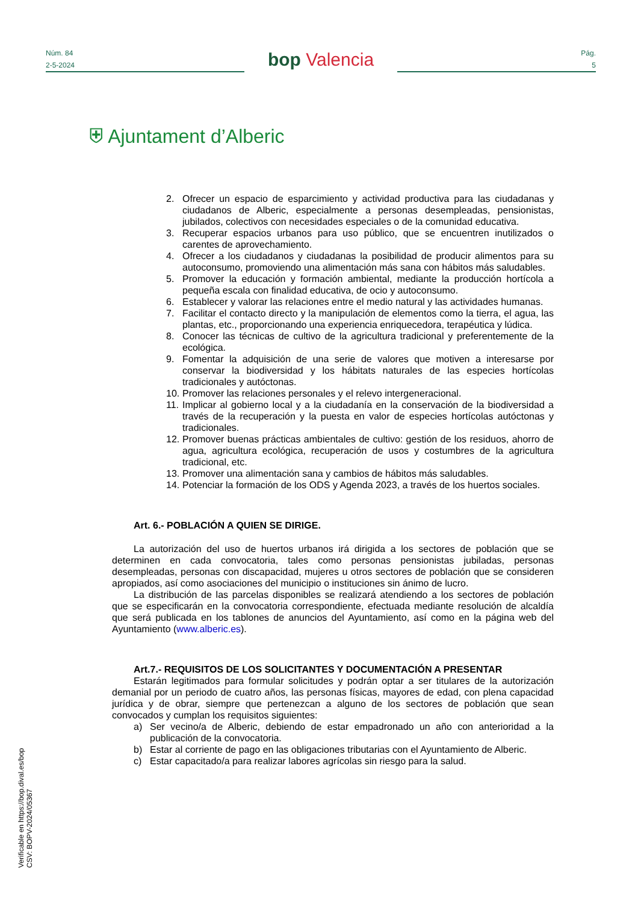Núm. 84
2-5-2024
bop Valencia
Pág.
5
⛨ Ajuntament d’Alberic
2. Ofrecer un espacio de esparcimiento y actividad productiva para las ciudadanas y ciudadanos de Alberic, especialmente a personas desempleadas, pensionistas, jubilados, colectivos con necesidades especiales o de la comunidad educativa.
3. Recuperar espacios urbanos para uso público, que se encuentren inutilizados o carentes de aprovechamiento.
4. Ofrecer a los ciudadanos y ciudadanas la posibilidad de producir alimentos para su autoconsumo, promoviendo una alimentación más sana con hábitos más saludables.
5. Promover la educación y formación ambiental, mediante la producción hortícola a pequeña escala con finalidad educativa, de ocio y autoconsumo.
6. Establecer y valorar las relaciones entre el medio natural y las actividades humanas.
7. Facilitar el contacto directo y la manipulación de elementos como la tierra, el agua, las plantas, etc., proporcionando una experiencia enriquecedora, terapéutica y lúdica.
8. Conocer las técnicas de cultivo de la agricultura tradicional y preferentemente de la ecológica.
9. Fomentar la adquisición de una serie de valores que motiven a interesarse por conservar la biodiversidad y los hábitats naturales de las especies hortícolas tradicionales y autóctonas.
10. Promover las relaciones personales y el relevo intergeneracional.
11. Implicar al gobierno local y a la ciudadanía en la conservación de la biodiversidad a través de la recuperación y la puesta en valor de especies hortícolas autóctonas y tradicionales.
12. Promover buenas prácticas ambientales de cultivo: gestión de los residuos, ahorro de agua, agricultura ecológica, recuperación de usos y costumbres de la agricultura tradicional, etc.
13. Promover una alimentación sana y cambios de hábitos más saludables.
14. Potenciar la formación de los ODS y Agenda 2023, a través de los huertos sociales.
Art. 6.- POBLACIÓN A QUIEN SE DIRIGE.
La autorización del uso de huertos urbanos irá dirigida a los sectores de población que se determinen en cada convocatoria, tales como personas pensionistas jubiladas, personas desempleadas, personas con discapacidad, mujeres u otros sectores de población que se consideren apropiados, así como asociaciones del municipio o instituciones sin ánimo de lucro.
La distribución de las parcelas disponibles se realizará atendiendo a los sectores de población que se especificarán en la convocatoria correspondiente, efectuada mediante resolución de alcaldía que será publicada en los tablones de anuncios del Ayuntamiento, así como en la página web del Ayuntamiento (www.alberic.es).
Art.7.- REQUISITOS DE LOS SOLICITANTES Y DOCUMENTACIÓN A PRESENTAR
Estarán legitimados para formular solicitudes y podrán optar a ser titulares de la autorización demanial por un periodo de cuatro años, las personas físicas, mayores de edad, con plena capacidad jurídica y de obrar, siempre que pertenezcan a alguno de los sectores de población que sean convocados y cumplan los requisitos siguientes:
a) Ser vecino/a de Alberic, debiendo de estar empadronado un año con anterioridad a la publicación de la convocatoria.
b) Estar al corriente de pago en las obligaciones tributarias con el Ayuntamiento de Alberic.
c) Estar capacitado/a para realizar labores agrícolas sin riesgo para la salud.
Verificable en https://bop.dival.es/bop
CSV: BOPV-2024/05367